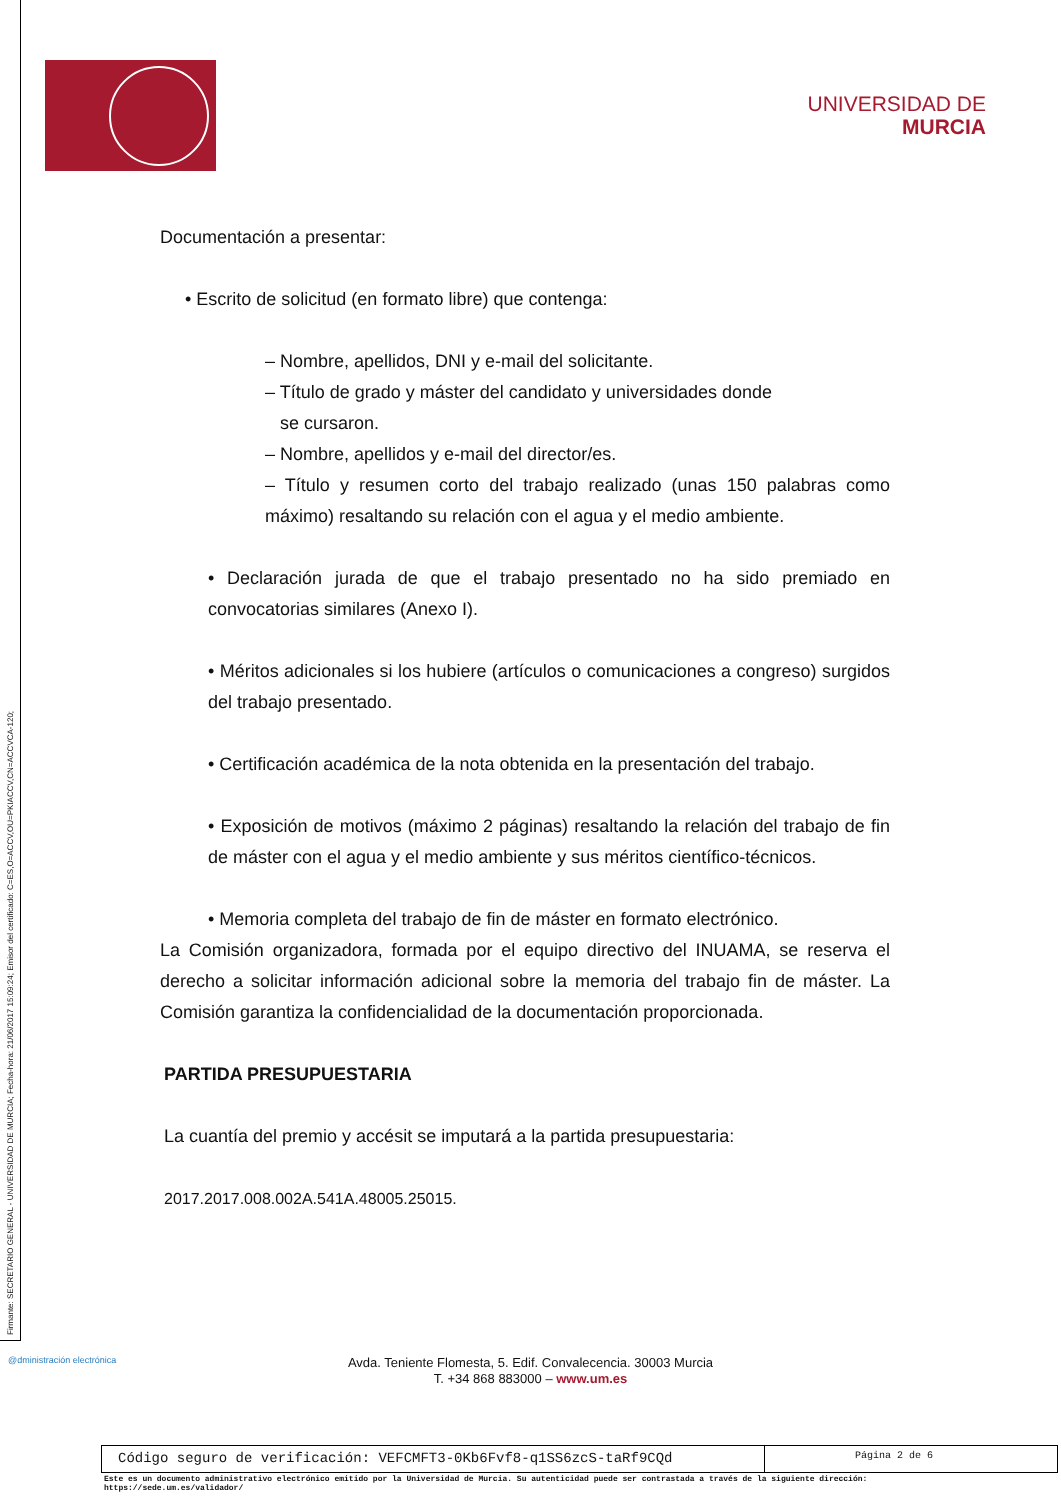Firmante: SECRETARIO GENERAL - UNIVERSIDAD DE MURCIA; Fecha-hora: 21/06/2017 15:09:24; Emisor del certificado: C=ES,O=ACCV,OU=PKIACCV,CN=ACCVCA-120;
UNIVERSIDAD DE
MURCIA
Documentación a presentar:
• Escrito de solicitud (en formato libre) que contenga:
– Nombre, apellidos, DNI y e-mail del solicitante.
– Título de grado y máster del candidato y universidades donde
se cursaron.
– Nombre, apellidos y e-mail del director/es.
– Título y resumen corto del trabajo realizado (unas 150 palabras como máximo) resaltando su relación con el agua y el medio ambiente.
• Declaración jurada de que el trabajo presentado no ha sido premiado en convocatorias similares (Anexo I).
• Méritos adicionales si los hubiere (artículos o comunicaciones a congreso) surgidos del trabajo presentado.
• Certificación académica de la nota obtenida en la presentación del trabajo.
• Exposición de motivos (máximo 2 páginas) resaltando la relación del trabajo de fin de máster con el agua y el medio ambiente y sus méritos científico-técnicos.
• Memoria completa del trabajo de fin de máster en formato electrónico.
La Comisión organizadora, formada por el equipo directivo del INUAMA, se reserva el derecho a solicitar información adicional sobre la memoria del trabajo fin de máster. La Comisión garantiza la confidencialidad de la documentación proporcionada.
PARTIDA PRESUPUESTARIA
La cuantía del premio y accésit se imputará a la partida presupuestaria:
2017.2017.008.002A.541A.48005.25015.
@dministración electrónica
Avda. Teniente Flomesta, 5. Edif. Convalecencia. 30003 Murcia
T. +34 868 883000 – www.um.es
Código seguro de verificación: VEFCMFT3-0Kb6Fvf8-q1SS6zcS-taRf9CQd
Página 2 de 6
Este es un documento administrativo electrónico emitido por la Universidad de Murcia. Su autenticidad puede ser contrastada a través de la siguiente dirección:
https://sede.um.es/validador/